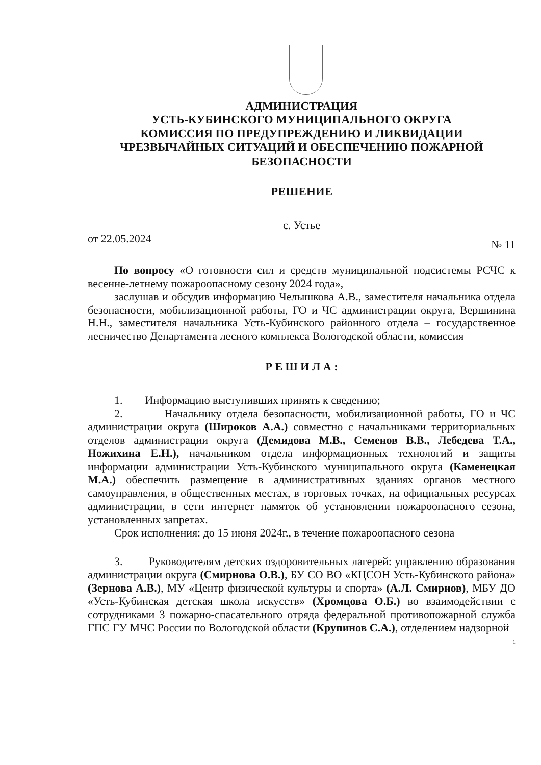АДМИНИСТРАЦИЯ
УСТЬ-КУБИНСКОГО МУНИЦИПАЛЬНОГО ОКРУГА
КОМИССИЯ ПО ПРЕДУПРЕЖДЕНИЮ И ЛИКВИДАЦИИ
ЧРЕЗВЫЧАЙНЫХ СИТУАЦИЙ И ОБЕСПЕЧЕНИЮ ПОЖАРНОЙ
БЕЗОПАСНОСТИ
РЕШЕНИЕ
с. Устье
от 22.05.2024 № 11
По вопросу «О готовности сил и средств муниципальной подсистемы РСЧС к весенне-летнему пожароопасному сезону 2024 года»,
заслушав и обсудив информацию Челышкова А.В., заместителя начальника отдела безопасности, мобилизационной работы, ГО и ЧС администрации округа, Вершинина Н.Н., заместителя начальника Усть-Кубинского районного отдела – государственное лесничество Департамента лесного комплекса Вологодской области, комиссия
Р Е Ш И Л А :
1. Информацию выступивших принять к сведению;
2. Начальнику отдела безопасности, мобилизационной работы, ГО и ЧС администрации округа (Широков А.А.) совместно с начальниками территориальных отделов администрации округа (Демидова М.В., Семенов В.В., Лебедева Т.А., Ножихина Е.Н.), начальником отдела информационных технологий и защиты информации администрации Усть-Кубинского муниципального округа (Каменецкая М.А.) обеспечить размещение в административных зданиях органов местного самоуправления, в общественных местах, в торговых точках, на официальных ресурсах администрации, в сети интернет памяток об установлении пожароопасного сезона, установленных запретах.
Срок исполнения: до 15 июня 2024г., в течение пожароопасного сезона
3. Руководителям детских оздоровительных лагерей: управлению образования администрации округа (Смирнова О.В.), БУ СО ВО «КЦСОН Усть-Кубинского района» (Зернова А.В.), МУ «Центр физической культуры и спорта» (А.Л. Смирнов), МБУ ДО «Усть-Кубинская детская школа искусств» (Хромцова О.Б.) во взаимодействии с сотрудниками 3 пожарно-спасательного отряда федеральной противопожарной служба ГПС ГУ МЧС России по Вологодской области (Крупинов С.А.), отделением надзорной
1